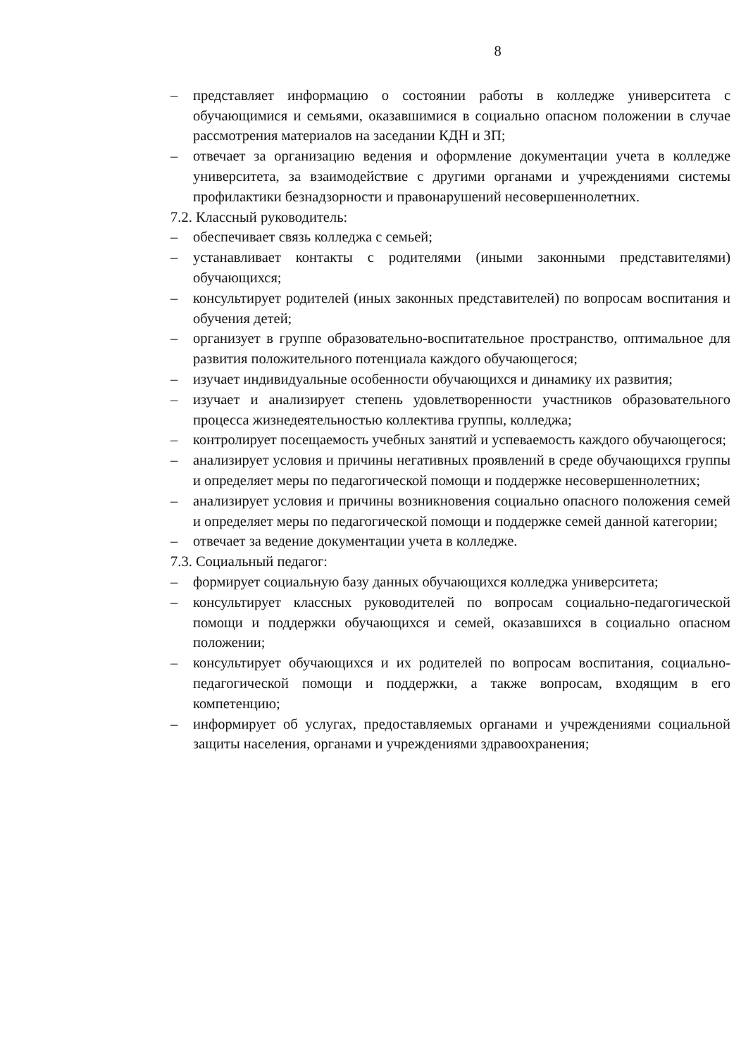8
– представляет информацию о состоянии работы в колледже университета с обучающимися и семьями, оказавшимися в социально опасном положении в случае рассмотрения материалов на заседании КДН и ЗП;
– отвечает за организацию ведения и оформление документации учета в колледже университета, за взаимодействие с другими органами и учреждениями системы профилактики безнадзорности и правонарушений несовершеннолетних.
7.2. Классный руководитель:
– обеспечивает связь колледжа с семьей;
– устанавливает контакты с родителями (иными законными представителями) обучающихся;
– консультирует родителей (иных законных представителей) по вопросам воспитания и обучения детей;
– организует в группе образовательно-воспитательное пространство, оптимальное для развития положительного потенциала каждого обучающегося;
– изучает индивидуальные особенности обучающихся и динамику их развития;
– изучает и анализирует степень удовлетворенности участников образовательного процесса жизнедеятельностью коллектива группы, колледжа;
– контролирует посещаемость учебных занятий и успеваемость каждого обучающегося;
– анализирует условия и причины негативных проявлений в среде обучающихся группы и определяет меры по педагогической помощи и поддержке несовершеннолетних;
– анализирует условия и причины возникновения социально опасного положения семей и определяет меры по педагогической помощи и поддержке семей данной категории;
– отвечает за ведение документации учета в колледже.
7.3. Социальный педагог:
– формирует социальную базу данных обучающихся колледжа университета;
– консультирует классных руководителей по вопросам социально-педагогической помощи и поддержки обучающихся и семей, оказавшихся в социально опасном положении;
– консультирует обучающихся и их родителей по вопросам воспитания, социально-педагогической помощи и поддержки, а также вопросам, входящим в его компетенцию;
– информирует об услугах, предоставляемых органами и учреждениями социальной защиты населения, органами и учреждениями здравоохранения;